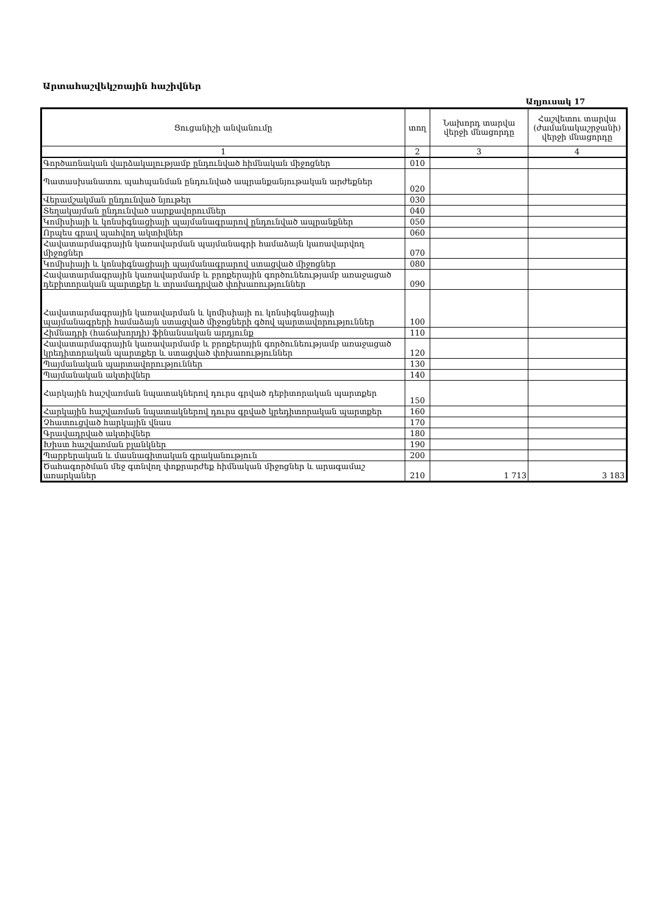Արտահաշվեկշռային հաշիվներ
Աղյուսակ 17
| Ցուցանիշի անվանումը | տող | Նախորդ տարվա վերջի մնացորդը | Հաշվետու տարվա (ժամանակաշրջանի) վերջի մնացորդը |
| --- | --- | --- | --- |
| 1 | 2 | 3 | 4 |
| Գործառնական վարձակալությամբ ընդունված հիմնական միջոցներ | 010 | | |
| Պատասխանատու պահպանման ընդունված ապրանքանյութական արժեքներ | 020 | | |
| Վերամշակման ընդունված նյութեր | 030 | | |
| Տեղակայման ընդունված սարքավորումներ | 040 | | |
| Կոմիսիայի և կոնսիգնացիայի պայմանագրարով ընդունված ապրանքներ | 050 | | |
| Որպես գրավ պահվող ակտիվներ | 060 | | |
| Հավատարմագրային կառավարման պայմանագրի համաձայն կառավարվող միջոցներ | 070 | | |
| Կոմիսիայի և կոնսիգնացիայի պայմանագրարով ստացված միջոցներ | 080 | | |
| Հավատարմագրային կառավարմամբ և բրոքերային գործունեությամբ առաջացած դեբիտորական պարտքեր և տրամադրված փոխառություններ | 090 | | |
| Հավատարմագրային կառավարման և կոմիսիայի ու կոնսիգնացիայի պայմանագրերի համաձայն ստացված միջոցների գծով պարտավորություններ | 100 | | |
| Հիմնադրի (հաճախորդի) ֆինանսական արդյունք | 110 | | |
| Հավատարմագրային կառավարմամբ և բրոքերային գործունեությամբ առաջացած կրեդիտորական պարտքեր և ստացված փոխառություններ | 120 | | |
| Պայմանական պարտավորություններ | 130 | | |
| Պայմանական ակտիվներ | 140 | | |
| Հարկային հաշվառման նպատակներով դուրս գրված դեբիտորական պարտքեր | 150 | | |
| Հարկային հաշվառման նպատակներով դուրս գրված կրեդիտորական պարտքեր | 160 | | |
| Չհատուցված հարկային վնաս | 170 | | |
| Գրավադրված ակտիվներ | 180 | | |
| Խիստ հաշվառման բլանկներ | 190 | | |
| Պարբերական և մասնագիտական գրականություն | 200 | | |
| Ծահագործման մեջ գտնվող փոքրարժեք հիմնական միջոցներ և արագամաշ առարկաներ | 210 | 1 713 | 3 183 |